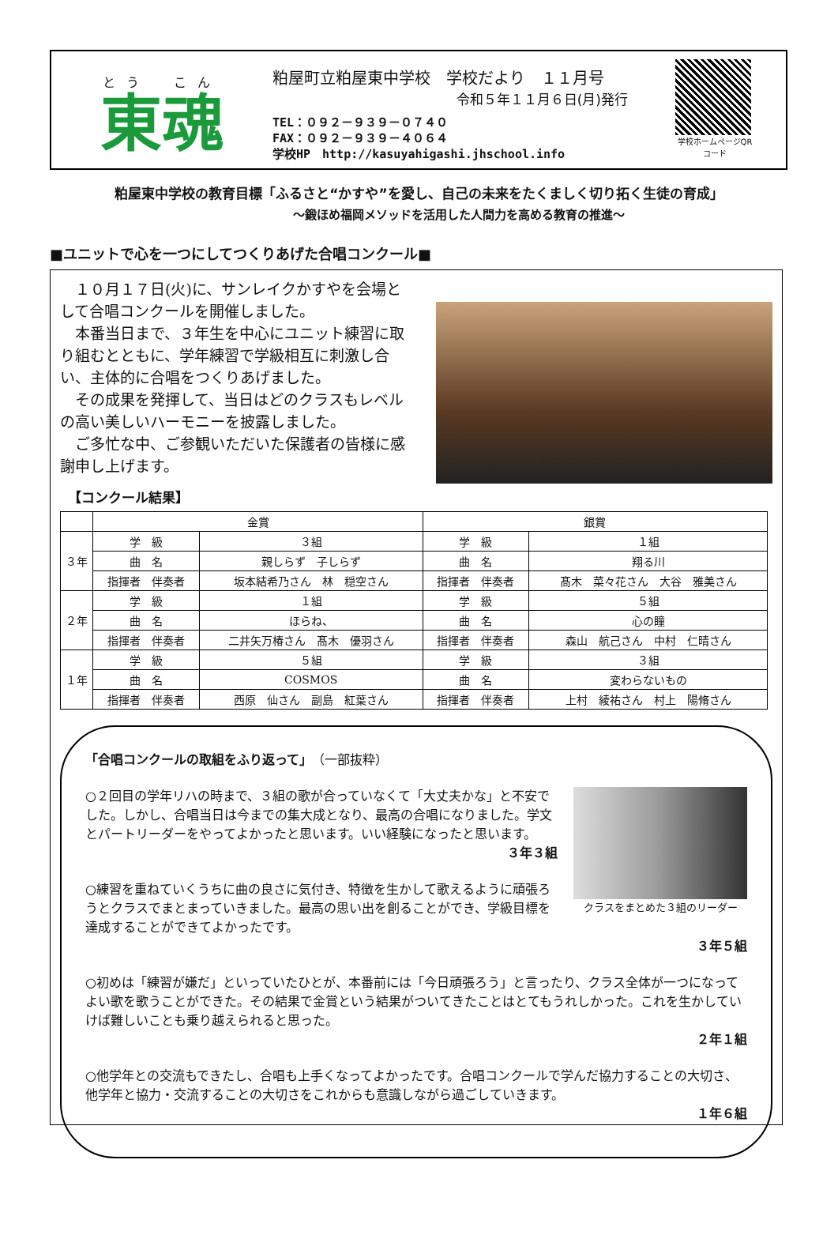とう　こん
東魂
粕屋町立粕屋東中学校　学校だより　１１月号
令和５年１１月６日(月)発行
TEL：０９２－９３９－０７４０
FAX：０９２－９３９－４０６４
学校HP　http://kasuyahigashi.jhschool.info
学校ホームページQRコード
粕屋東中学校の教育目標「ふるさと“かすや”を愛し、自己の未来をたくましく切り拓く生徒の育成」
～鍛ほめ福岡メソッドを活用した人間力を高める教育の推進～
■ユニットで心を一つにしてつくりあげた合唱コンクール■
　１０月１７日(火)に、サンレイクかすやを会場として合唱コンクールを開催しました。
　本番当日まで、３年生を中心にユニット練習に取り組むとともに、学年練習で学級相互に刺激し合い、主体的に合唱をつくりあげました。
　その成果を発揮して、当日はどのクラスもレベルの高い美しいハーモニーを披露しました。
　ご多忙な中、ご参観いただいた保護者の皆様に感謝申し上げます。
【コンクール結果】
| | 金賞 | | 銀賞 | |
| --- | --- | --- | --- | --- |
| ３年 | 学 級 | ３組 | 学 級 | １組 |
| | 曲 名 | 親しらず 子しらず | 曲 名 | 翔る川 |
| | 指揮者 伴奏者 | 坂本結希乃さん 林 穏空さん | 指揮者 伴奏者 | 髙木 菜々花さん 大谷 雅美さん |
| ２年 | 学 級 | １組 | 学 級 | ５組 |
| | 曲 名 | ほらね、 | 曲 名 | 心の瞳 |
| | 指揮者 伴奏者 | 二井矢万椿さん 髙木 優羽さん | 指揮者 伴奏者 | 森山 航己さん 中村 仁晴さん |
| １年 | 学 級 | ５組 | 学 級 | ３組 |
| | 曲 名 | COSMOS | 曲 名 | 変わらないもの |
| | 指揮者 伴奏者 | 西原 仙さん 副島 紅葉さん | 指揮者 伴奏者 | 上村 綾祐さん 村上 陽脩さん |
「合唱コンクールの取組をふり返って」（一部抜粋）
クラスをまとめた３組のリーダー
○２回目の学年リハの時まで、３組の歌が合っていなくて「大丈夫かな」と不安でした。しかし、合唱当日は今までの集大成となり、最高の合唱になりました。学文とパートリーダーをやってよかったと思います。いい経験になったと思います。
３年３組
○練習を重ねていくうちに曲の良さに気付き、特徴を生かして歌えるように頑張ろうとクラスでまとまっていきました。最高の思い出を創ることができ、学級目標を達成することができてよかったです。
３年５組
○初めは「練習が嫌だ」といっていたひとが、本番前には「今日頑張ろう」と言ったり、クラス全体が一つになってよい歌を歌うことができた。その結果で金賞という結果がついてきたことはとてもうれしかった。これを生かしていけば難しいことも乗り越えられると思った。
２年１組
○他学年との交流もできたし、合唱も上手くなってよかったです。合唱コンクールで学んだ協力することの大切さ、他学年と協力・交流することの大切さをこれからも意識しながら過ごしていきます。
１年６組